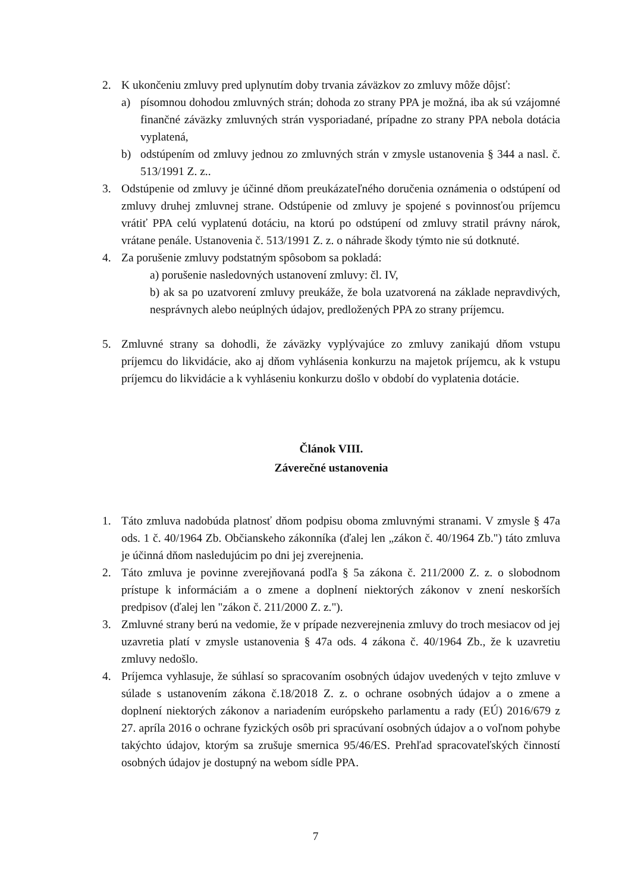2. K ukončeniu zmluvy pred uplynutím doby trvania záväzkov zo zmluvy môže dôjsť:
a) písomnou dohodou zmluvných strán; dohoda zo strany PPA je možná, iba ak sú vzájomné finančné záväzky zmluvných strán vysporiadané, prípadne zo strany PPA nebola dotácia vyplatená,
b) odstúpením od zmluvy jednou zo zmluvných strán v zmysle ustanovenia § 344 a nasl. č. 513/1991 Z. z..
3. Odstúpenie od zmluvy je účinné dňom preukázateľného doručenia oznámenia o odstúpení od zmluvy druhej zmluvnej strane. Odstúpenie od zmluvy je spojené s povinnosťou príjemcu vrátiť PPA celú vyplatenú dotáciu, na ktorú po odstúpení od zmluvy stratil právny nárok, vrátane penále. Ustanovenia č. 513/1991 Z. z. o náhrade škody týmto nie sú dotknuté.
4. Za porušenie zmluvy podstatným spôsobom sa pokladá:
a) porušenie nasledovných ustanovení zmluvy: čl. IV,
b) ak sa po uzatvorení zmluvy preukáže, že bola uzatvorená na základe nepravdivých, nesprávnych alebo neúplných údajov, predložených PPA zo strany príjemcu.
5. Zmluvné strany sa dohodli, že záväzky vyplývajúce zo zmluvy zanikajú dňom vstupu príjemcu do likvidácie, ako aj dňom vyhlásenia konkurzu na majetok príjemcu, ak k vstupu príjemcu do likvidácie a k vyhláseniu konkurzu došlo v období do vyplatenia dotácie.
Článok VIII.
Záverečné ustanovenia
1. Táto zmluva nadobúda platnosť dňom podpisu oboma zmluvnými stranami. V zmysle § 47a ods. 1 č. 40/1964 Zb. Občianskeho zákonníka (ďalej len „zákon č. 40/1964 Zb.") táto zmluva je účinná dňom nasledujúcim po dni jej zverejnenia.
2. Táto zmluva je povinne zverejňovaná podľa § 5a zákona č. 211/2000 Z. z. o slobodnom prístupe k informáciám a o zmene a doplnení niektorých zákonov v znení neskorších predpisov (ďalej len "zákon č. 211/2000 Z. z.").
3. Zmluvné strany berú na vedomie, že v prípade nezverejnenia zmluvy do troch mesiacov od jej uzavretia platí v zmysle ustanovenia § 47a ods. 4 zákona č. 40/1964 Zb., že k uzavretiu zmluvy nedošlo.
4. Príjemca vyhlasuje, že súhlasí so spracovaním osobných údajov uvedených v tejto zmluve v súlade s ustanovením zákona č.18/2018 Z. z. o ochrane osobných údajov a o zmene a doplnení niektorých zákonov a nariadením európskeho parlamentu a rady (EÚ) 2016/679 z 27. apríla 2016 o ochrane fyzických osôb pri spracúvaní osobných údajov a o voľnom pohybe takýchto údajov, ktorým sa zrušuje smernica 95/46/ES. Prehľad spracovateľských činností osobných údajov je dostupný na webom sídle PPA.
7